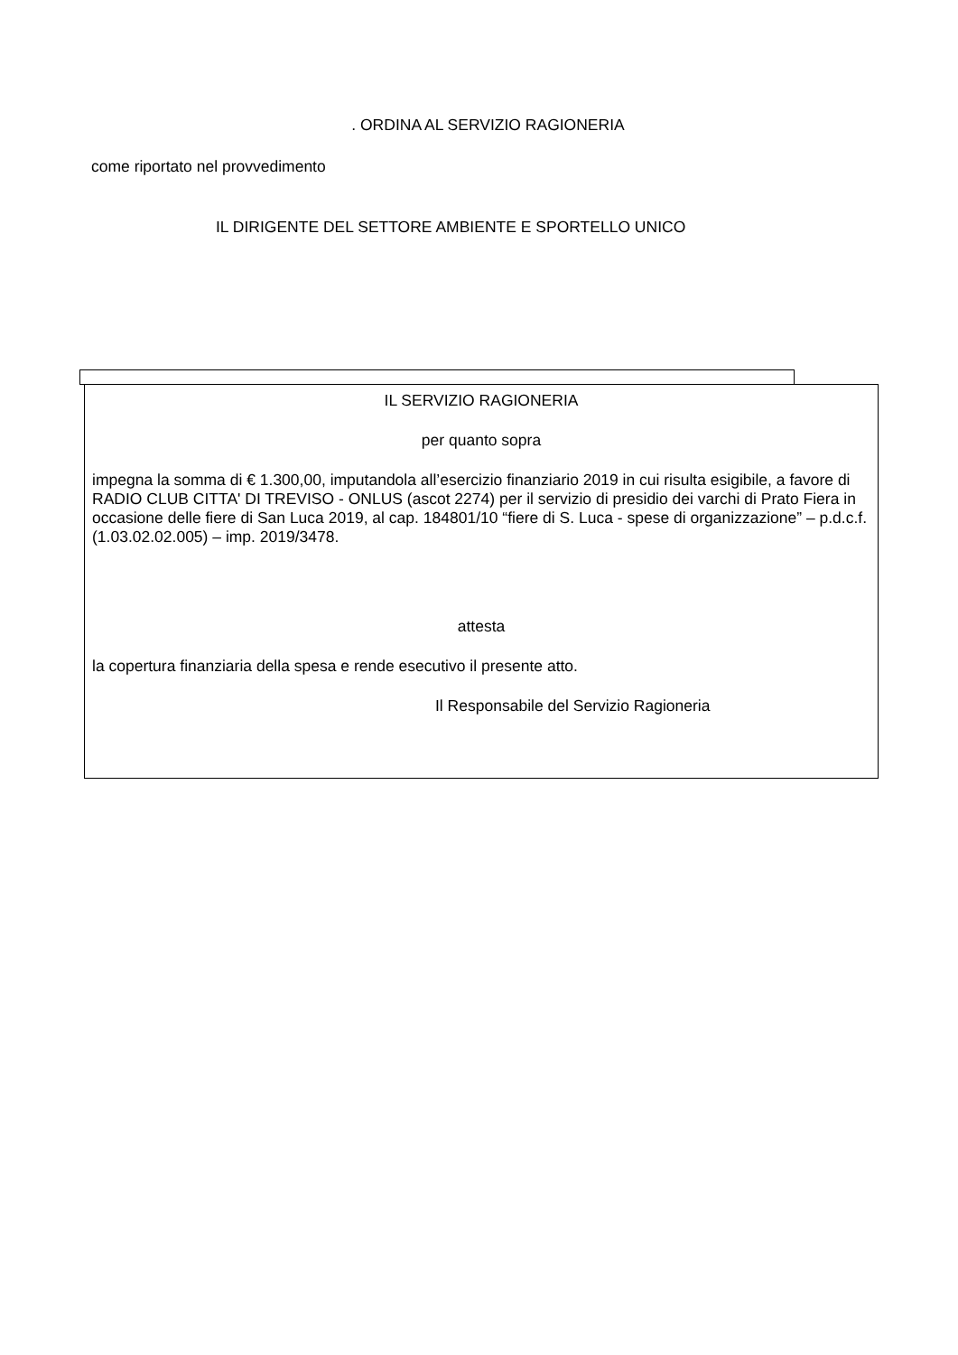. ORDINA AL SERVIZIO RAGIONERIA
come riportato nel provvedimento
IL DIRIGENTE DEL SETTORE AMBIENTE E SPORTELLO UNICO
IL SERVIZIO RAGIONERIA
per quanto sopra
impegna la somma di € 1.300,00, imputandola all’esercizio finanziario 2019 in cui risulta esigibile, a favore di RADIO CLUB CITTA' DI TREVISO - ONLUS (ascot 2274) per il servizio di presidio dei varchi di Prato Fiera in occasione delle fiere di San Luca 2019, al cap. 184801/10 “fiere di S. Luca - spese di organizzazione” – p.d.c.f. (1.03.02.02.005) – imp. 2019/3478.
attesta
la copertura finanziaria della spesa e rende esecutivo il presente atto.
Il Responsabile del Servizio Ragioneria